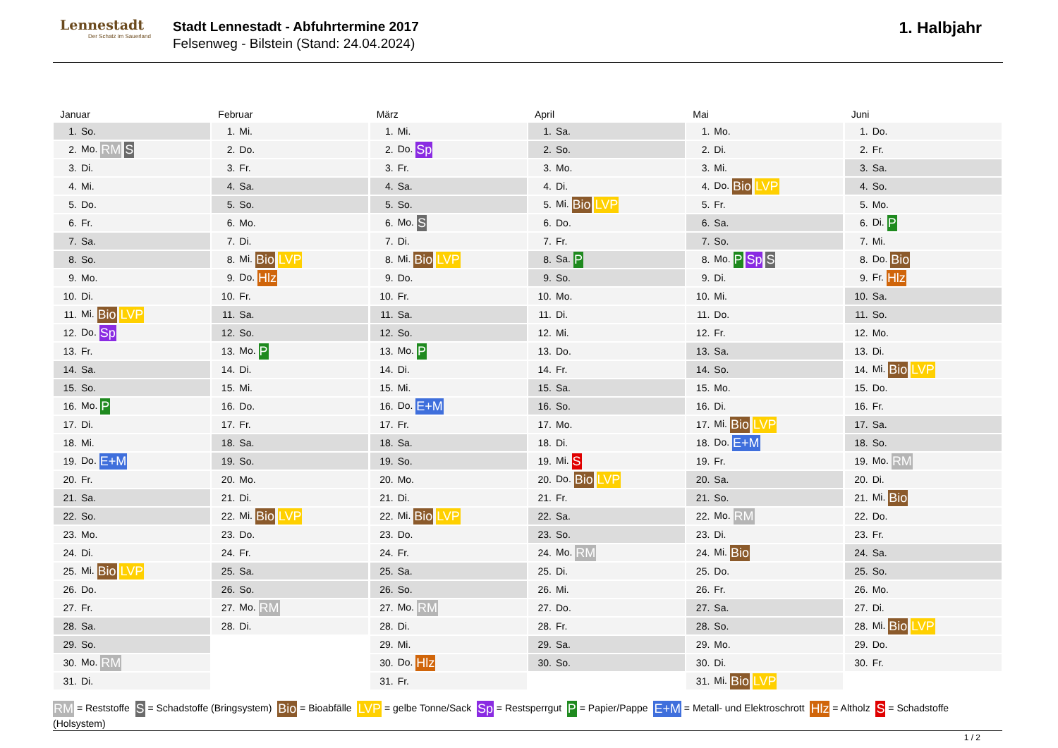Lennestadt
Der Schatz im Sauerland
Stadt Lennestadt - Abfuhrtermine 2017
Felsenweg - Bilstein (Stand: 24.04.2024)
1. Halbjahr
Januar
| 1. | So. |
| 2. | Mo. RM S |
| 3. | Di. |
| 4. | Mi. |
| 5. | Do. |
| 6. | Fr. |
| 7. | Sa. |
| 8. | So. |
| 9. | Mo. |
| 10. | Di. |
| 11. | Mi. Bio LVP |
| 12. | Do. Sp |
| 13. | Fr. |
| 14. | Sa. |
| 15. | So. |
| 16. | Mo. P |
| 17. | Di. |
| 18. | Mi. |
| 19. | Do. E+M |
| 20. | Fr. |
| 21. | Sa. |
| 22. | So. |
| 23. | Mo. |
| 24. | Di. |
| 25. | Mi. Bio LVP |
| 26. | Do. |
| 27. | Fr. |
| 28. | Sa. |
| 29. | So. |
| 30. | Mo. RM |
| 31. | Di. |
Februar
| 1. | Mi. |
| 2. | Do. |
| 3. | Fr. |
| 4. | Sa. |
| 5. | So. |
| 6. | Mo. |
| 7. | Di. |
| 8. | Mi. Bio LVP |
| 9. | Do. Hlz |
| 10. | Fr. |
| 11. | Sa. |
| 12. | So. |
| 13. | Mo. P |
| 14. | Di. |
| 15. | Mi. |
| 16. | Do. |
| 17. | Fr. |
| 18. | Sa. |
| 19. | So. |
| 20. | Mo. |
| 21. | Di. |
| 22. | Mi. Bio LVP |
| 23. | Do. |
| 24. | Fr. |
| 25. | Sa. |
| 26. | So. |
| 27. | Mo. RM |
| 28. | Di. |
März
| 1. | Mi. |
| 2. | Do. Sp |
| 3. | Fr. |
| 4. | Sa. |
| 5. | So. |
| 6. | Mo. S |
| 7. | Di. |
| 8. | Mi. Bio LVP |
| 9. | Do. |
| 10. | Fr. |
| 11. | Sa. |
| 12. | So. |
| 13. | Mo. P |
| 14. | Di. |
| 15. | Mi. |
| 16. | Do. E+M |
| 17. | Fr. |
| 18. | Sa. |
| 19. | So. |
| 20. | Mo. |
| 21. | Di. |
| 22. | Mi. Bio LVP |
| 23. | Do. |
| 24. | Fr. |
| 25. | Sa. |
| 26. | So. |
| 27. | Mo. RM |
| 28. | Di. |
| 29. | Mi. |
| 30. | Do. Hlz |
| 31. | Fr. |
April
| 1. | Sa. |
| 2. | So. |
| 3. | Mo. |
| 4. | Di. |
| 5. | Mi. Bio LVP |
| 6. | Do. |
| 7. | Fr. |
| 8. | Sa. P |
| 9. | So. |
| 10. | Mo. |
| 11. | Di. |
| 12. | Mi. |
| 13. | Do. |
| 14. | Fr. |
| 15. | Sa. |
| 16. | So. |
| 17. | Mo. |
| 18. | Di. |
| 19. | Mi. S |
| 20. | Do. Bio LVP |
| 21. | Fr. |
| 22. | Sa. |
| 23. | So. |
| 24. | Mo. RM |
| 25. | Di. |
| 26. | Mi. |
| 27. | Do. |
| 28. | Fr. |
| 29. | Sa. |
| 30. | So. |
Mai
| 1. | Mo. |
| 2. | Di. |
| 3. | Mi. |
| 4. | Do. Bio LVP |
| 5. | Fr. |
| 6. | Sa. |
| 7. | So. |
| 8. | Mo. P Sp S |
| 9. | Di. |
| 10. | Mi. |
| 11. | Do. |
| 12. | Fr. |
| 13. | Sa. |
| 14. | So. |
| 15. | Mo. |
| 16. | Di. |
| 17. | Mi. Bio LVP |
| 18. | Do. E+M |
| 19. | Fr. |
| 20. | Sa. |
| 21. | So. |
| 22. | Mo. RM |
| 23. | Di. |
| 24. | Mi. Bio |
| 25. | Do. |
| 26. | Fr. |
| 27. | Sa. |
| 28. | So. |
| 29. | Mo. |
| 30. | Di. |
| 31. | Mi. Bio LVP |
Juni
| 1. | Do. |
| 2. | Fr. |
| 3. | Sa. |
| 4. | So. |
| 5. | Mo. |
| 6. | Di. P |
| 7. | Mi. |
| 8. | Do. Bio |
| 9. | Fr. Hlz |
| 10. | Sa. |
| 11. | So. |
| 12. | Mo. |
| 13. | Di. |
| 14. | Mi. Bio LVP |
| 15. | Do. |
| 16. | Fr. |
| 17. | Sa. |
| 18. | So. |
| 19. | Mo. RM |
| 20. | Di. |
| 21. | Mi. Bio |
| 22. | Do. |
| 23. | Fr. |
| 24. | Sa. |
| 25. | So. |
| 26. | Mo. |
| 27. | Di. |
| 28. | Mi. Bio LVP |
| 29. | Do. |
| 30. | Fr. |
RM = Reststoffe S = Schadstoffe (Bringsystem) Bio = Bioabfälle LVP = gelbe Tonne/Sack Sp = Restsperrgut P = Papier/Pappe E+M = Metall- und Elektroschrott Hlz = Altholz S = Schadstoffe (Holsystem)
1 / 2